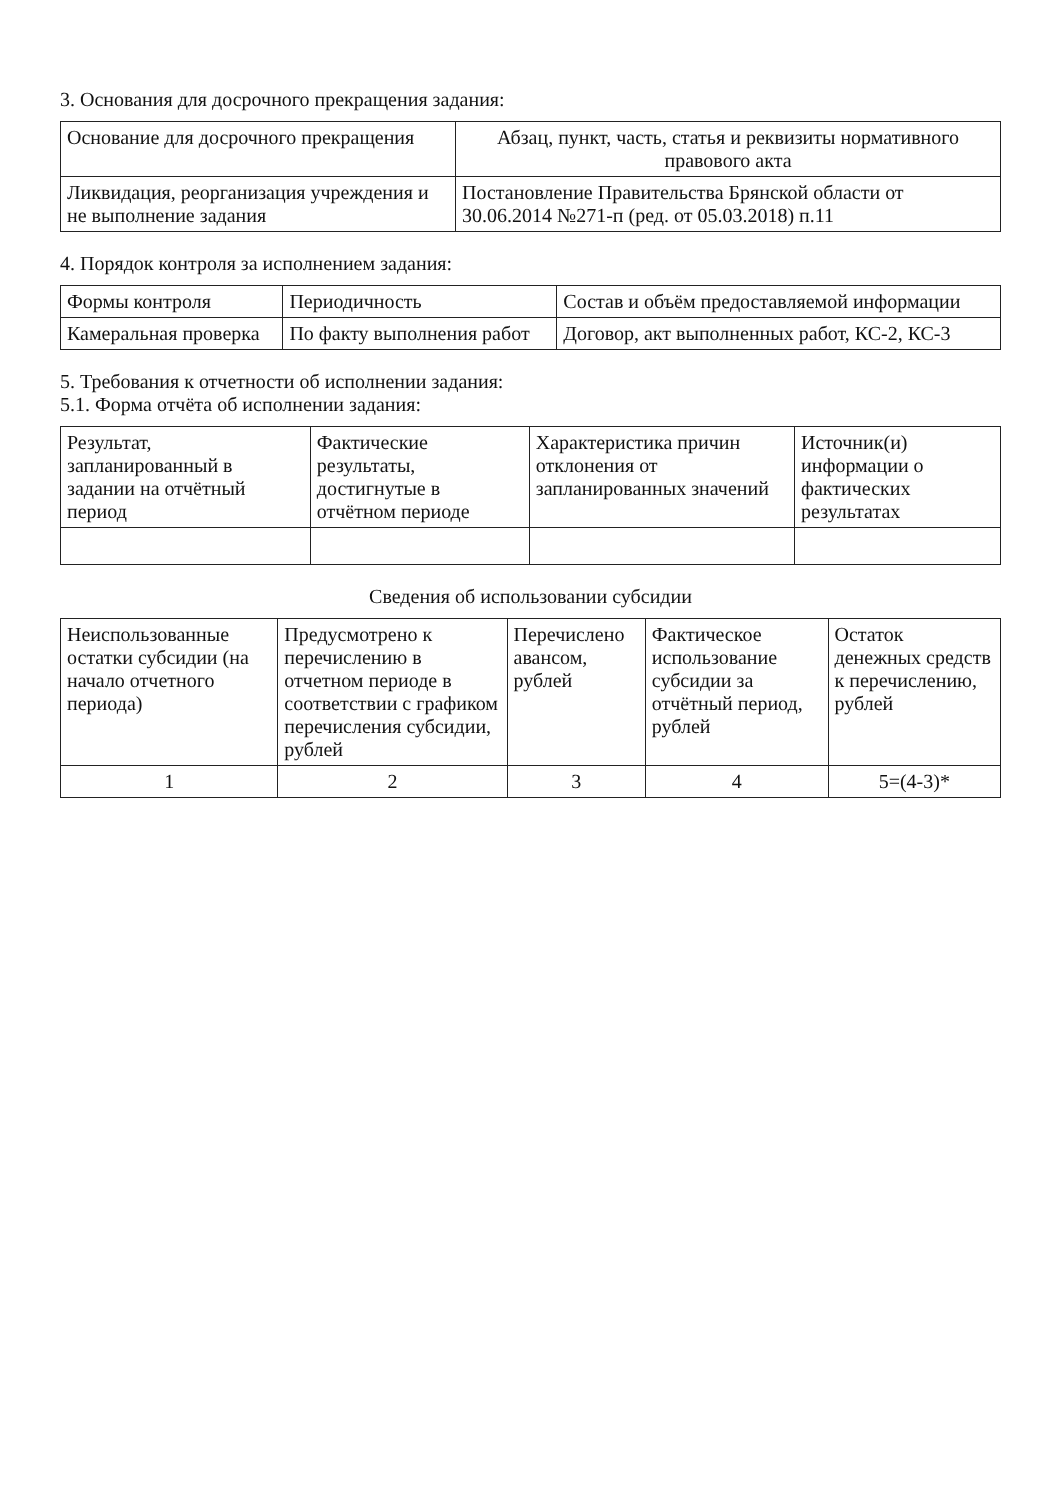3. Основания для досрочного прекращения задания:
| Основание для досрочного прекращения | Абзац, пункт, часть, статья и реквизиты нормативного правового акта |
| --- | --- |
| Ликвидация, реорганизация учреждения и не выполнение задания | Постановление Правительства Брянской области от 30.06.2014 №271-п (ред. от 05.03.2018) п.11 |
4. Порядок контроля за исполнением задания:
| Формы контроля | Периодичность | Состав и объём предоставляемой информации |
| --- | --- | --- |
| Камеральная проверка | По факту выполнения работ | Договор, акт выполненных работ, КС-2, КС-3 |
5. Требования к отчетности об исполнении задания:
5.1. Форма отчёта об исполнении задания:
| Результат, запланированный в задании на отчётный период | Фактические результаты, достигнутые в отчётном периоде | Характеристика причин отклонения от запланированных значений | Источник(и) информации о фактических результатах |
| --- | --- | --- | --- |
Сведения об использовании субсидии
| Неиспользованные остатки субсидии (на начало отчетного периода) | Предусмотрено к перечислению в отчетном периоде в соответствии с графиком перечисления субсидии, рублей | Перечислено авансом, рублей | Фактическое использование субсидии за отчётный период, рублей | Остаток денежных средств к перечислению, рублей |
| --- | --- | --- | --- | --- |
| 1 | 2 | 3 | 4 | 5=(4-3)* |